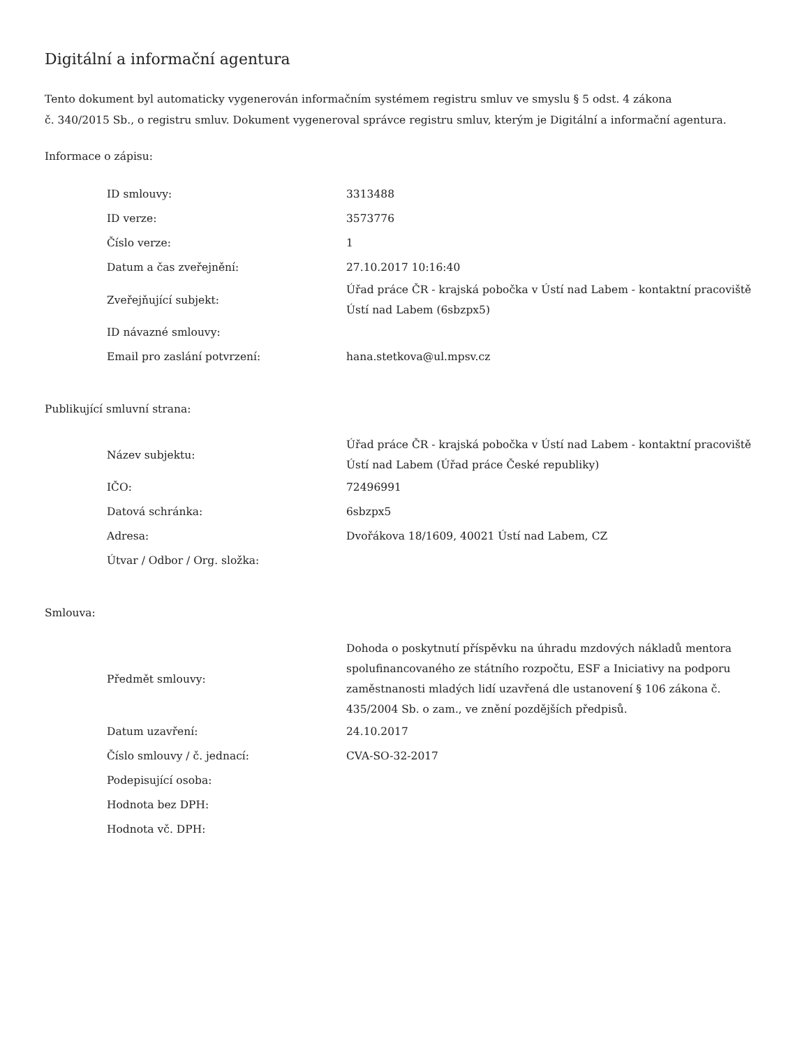Digitální a informační agentura
Tento dokument byl automaticky vygenerován informačním systémem registru smluv ve smyslu § 5 odst. 4 zákona
č. 340/2015 Sb., o registru smluv. Dokument vygeneroval správce registru smluv, kterým je Digitální a informační agentura.
Informace o zápisu:
| ID smlouvy: | 3313488 |
| ID verze: | 3573776 |
| Číslo verze: | 1 |
| Datum a čas zveřejnění: | 27.10.2017 10:16:40 |
| Zveřejňující subjekt: | Úřad práce ČR - krajská pobočka v Ústí nad Labem - kontaktní pracoviště Ústí nad Labem (6sbzpx5) |
| ID návazné smlouvy: | |
| Email pro zaslání potvrzení: | hana.stetkova@ul.mpsv.cz |
Publikující smluvní strana:
| Název subjektu: | Úřad práce ČR - krajská pobočka v Ústí nad Labem - kontaktní pracoviště Ústí nad Labem (Úřad práce České republiky) |
| IČO: | 72496991 |
| Datová schránka: | 6sbzpx5 |
| Adresa: | Dvořákova 18/1609, 40021 Ústí nad Labem, CZ |
| Útvar / Odbor / Org. složka: | |
Smlouva:
| Předmět smlouvy: | Dohoda o poskytnutí příspěvku na úhradu mzdových nákladů mentora spolufinancovaného ze státního rozpočtu, ESF a Iniciativy na podporu zaměstnanosti mladých lidí uzavřená dle ustanovení § 106 zákona č. 435/2004 Sb. o zam., ve znění pozdějších předpisů. |
| Datum uzavření: | 24.10.2017 |
| Číslo smlouvy / č. jednací: | CVA-SO-32-2017 |
| Podepisující osoba: | |
| Hodnota bez DPH: | |
| Hodnota vč. DPH: | |